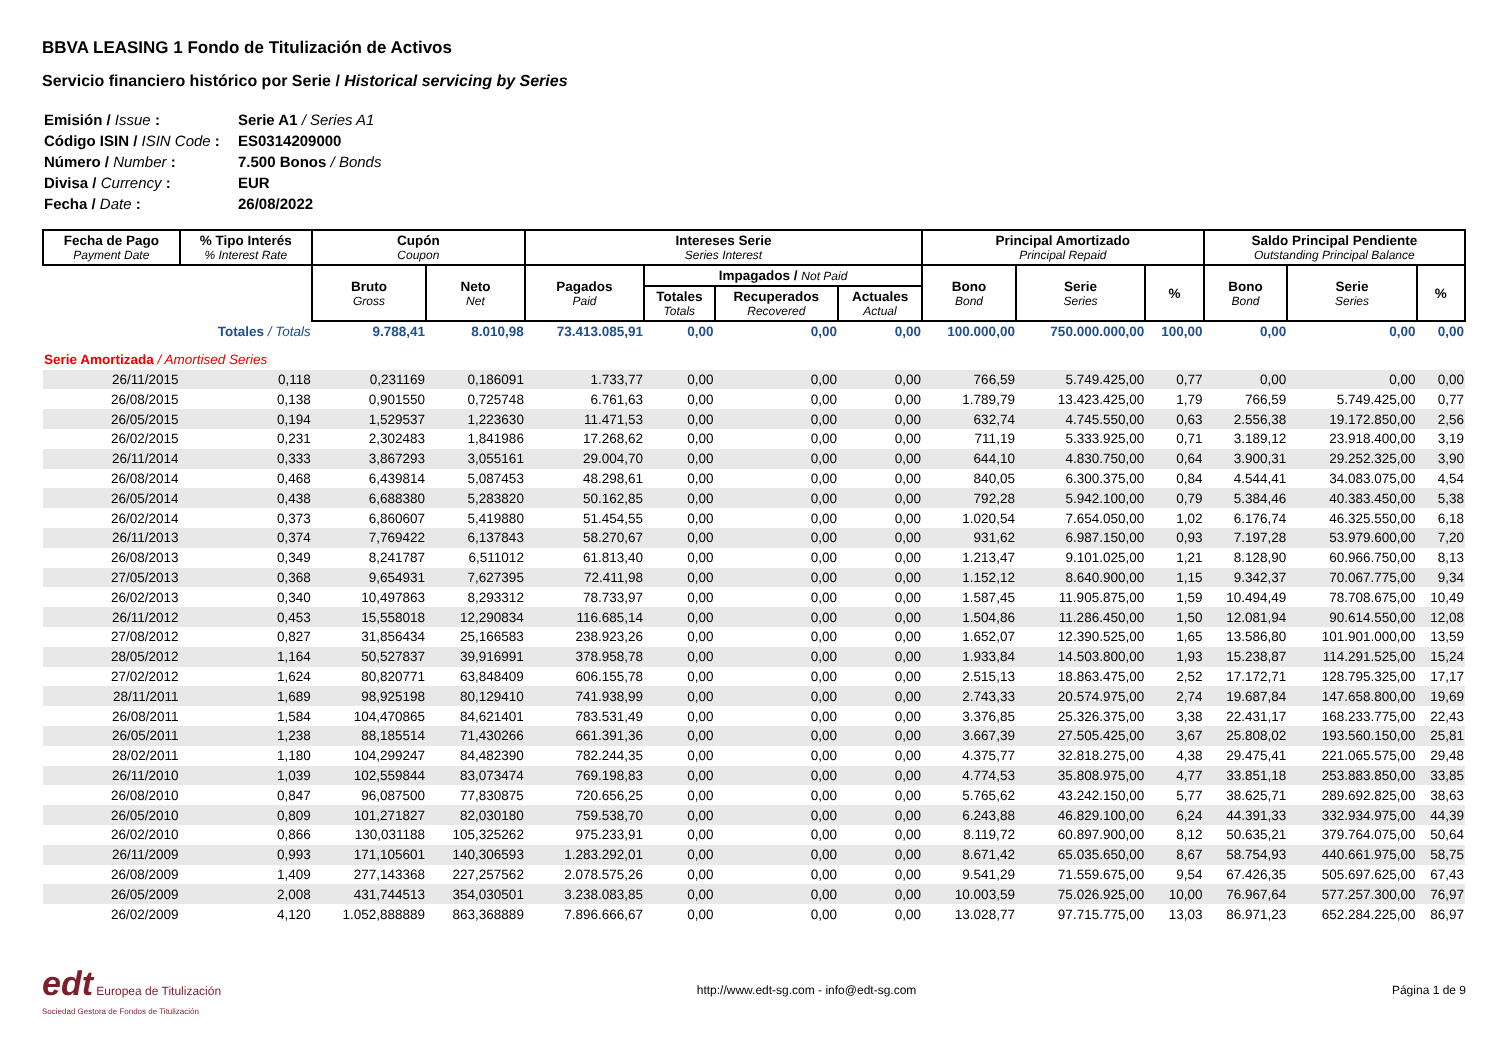BBVA LEASING 1 Fondo de Titulización de Activos
Servicio financiero histórico por Serie / Historical servicing by Series
| Emisión / Issue : | Serie A1 / Series A1 |
| Código ISIN / ISIN Code : | ES0314209000 |
| Número / Number : | 7.500 Bonos / Bonds |
| Divisa / Currency : | EUR |
| Fecha / Date : | 26/08/2022 |
| Fecha de Pago Payment Date | % Tipo Interés % Interest Rate | Cupón Coupon | | Intereses Serie Series Interest | | | | Principal Amortizado Principal Repaid | | | Saldo Principal Pendiente Outstanding Principal Balance | | |
| --- | --- | --- | --- | --- | --- | --- | --- | --- | --- | --- | --- | --- | --- |
| | | Bruto Gross | Neto Net | Pagados Paid | Impagados / Not Paid | | | Bono Bond | Serie Series | % | Bono Bond | Serie Series | % |
| | | | | | Totales Totals | Recuperados Recovered | Actuales Actual | | | | | | |
| | Totales / Totals | 9.788,41 | 8.010,98 | 73.413.085,91 | 0,00 | 0,00 | 0,00 | 100.000,00 | 750.000.000,00 | 100,00 | 0,00 | 0,00 | 0,00 |
| Serie Amortizada / Amortised Series | | | | | | | | | | | | | |
| 26/11/2015 | 0,118 | 0,231169 | 0,186091 | 1.733,77 | 0,00 | 0,00 | 0,00 | 766,59 | 5.749.425,00 | 0,77 | 0,00 | 0,00 | 0,00 |
| 26/08/2015 | 0,138 | 0,901550 | 0,725748 | 6.761,63 | 0,00 | 0,00 | 0,00 | 1.789,79 | 13.423.425,00 | 1,79 | 766,59 | 5.749.425,00 | 0,77 |
| 26/05/2015 | 0,194 | 1,529537 | 1,223630 | 11.471,53 | 0,00 | 0,00 | 0,00 | 632,74 | 4.745.550,00 | 0,63 | 2.556,38 | 19.172.850,00 | 2,56 |
| 26/02/2015 | 0,231 | 2,302483 | 1,841986 | 17.268,62 | 0,00 | 0,00 | 0,00 | 711,19 | 5.333.925,00 | 0,71 | 3.189,12 | 23.918.400,00 | 3,19 |
| 26/11/2014 | 0,333 | 3,867293 | 3,055161 | 29.004,70 | 0,00 | 0,00 | 0,00 | 644,10 | 4.830.750,00 | 0,64 | 3.900,31 | 29.252.325,00 | 3,90 |
| 26/08/2014 | 0,468 | 6,439814 | 5,087453 | 48.298,61 | 0,00 | 0,00 | 0,00 | 840,05 | 6.300.375,00 | 0,84 | 4.544,41 | 34.083.075,00 | 4,54 |
| 26/05/2014 | 0,438 | 6,688380 | 5,283820 | 50.162,85 | 0,00 | 0,00 | 0,00 | 792,28 | 5.942.100,00 | 0,79 | 5.384,46 | 40.383.450,00 | 5,38 |
| 26/02/2014 | 0,373 | 6,860607 | 5,419880 | 51.454,55 | 0,00 | 0,00 | 0,00 | 1.020,54 | 7.654.050,00 | 1,02 | 6.176,74 | 46.325.550,00 | 6,18 |
| 26/11/2013 | 0,374 | 7,769422 | 6,137843 | 58.270,67 | 0,00 | 0,00 | 0,00 | 931,62 | 6.987.150,00 | 0,93 | 7.197,28 | 53.979.600,00 | 7,20 |
| 26/08/2013 | 0,349 | 8,241787 | 6,511012 | 61.813,40 | 0,00 | 0,00 | 0,00 | 1.213,47 | 9.101.025,00 | 1,21 | 8.128,90 | 60.966.750,00 | 8,13 |
| 27/05/2013 | 0,368 | 9,654931 | 7,627395 | 72.411,98 | 0,00 | 0,00 | 0,00 | 1.152,12 | 8.640.900,00 | 1,15 | 9.342,37 | 70.067.775,00 | 9,34 |
| 26/02/2013 | 0,340 | 10,497863 | 8,293312 | 78.733,97 | 0,00 | 0,00 | 0,00 | 1.587,45 | 11.905.875,00 | 1,59 | 10.494,49 | 78.708.675,00 | 10,49 |
| 26/11/2012 | 0,453 | 15,558018 | 12,290834 | 116.685,14 | 0,00 | 0,00 | 0,00 | 1.504,86 | 11.286.450,00 | 1,50 | 12.081,94 | 90.614.550,00 | 12,08 |
| 27/08/2012 | 0,827 | 31,856434 | 25,166583 | 238.923,26 | 0,00 | 0,00 | 0,00 | 1.652,07 | 12.390.525,00 | 1,65 | 13.586,80 | 101.901.000,00 | 13,59 |
| 28/05/2012 | 1,164 | 50,527837 | 39,916991 | 378.958,78 | 0,00 | 0,00 | 0,00 | 1.933,84 | 14.503.800,00 | 1,93 | 15.238,87 | 114.291.525,00 | 15,24 |
| 27/02/2012 | 1,624 | 80,820771 | 63,848409 | 606.155,78 | 0,00 | 0,00 | 0,00 | 2.515,13 | 18.863.475,00 | 2,52 | 17.172,71 | 128.795.325,00 | 17,17 |
| 28/11/2011 | 1,689 | 98,925198 | 80,129410 | 741.938,99 | 0,00 | 0,00 | 0,00 | 2.743,33 | 20.574.975,00 | 2,74 | 19.687,84 | 147.658.800,00 | 19,69 |
| 26/08/2011 | 1,584 | 104,470865 | 84,621401 | 783.531,49 | 0,00 | 0,00 | 0,00 | 3.376,85 | 25.326.375,00 | 3,38 | 22.431,17 | 168.233.775,00 | 22,43 |
| 26/05/2011 | 1,238 | 88,185514 | 71,430266 | 661.391,36 | 0,00 | 0,00 | 0,00 | 3.667,39 | 27.505.425,00 | 3,67 | 25.808,02 | 193.560.150,00 | 25,81 |
| 28/02/2011 | 1,180 | 104,299247 | 84,482390 | 782.244,35 | 0,00 | 0,00 | 0,00 | 4.375,77 | 32.818.275,00 | 4,38 | 29.475,41 | 221.065.575,00 | 29,48 |
| 26/11/2010 | 1,039 | 102,559844 | 83,073474 | 769.198,83 | 0,00 | 0,00 | 0,00 | 4.774,53 | 35.808.975,00 | 4,77 | 33.851,18 | 253.883.850,00 | 33,85 |
| 26/08/2010 | 0,847 | 96,087500 | 77,830875 | 720.656,25 | 0,00 | 0,00 | 0,00 | 5.765,62 | 43.242.150,00 | 5,77 | 38.625,71 | 289.692.825,00 | 38,63 |
| 26/05/2010 | 0,809 | 101,271827 | 82,030180 | 759.538,70 | 0,00 | 0,00 | 0,00 | 6.243,88 | 46.829.100,00 | 6,24 | 44.391,33 | 332.934.975,00 | 44,39 |
| 26/02/2010 | 0,866 | 130,031188 | 105,325262 | 975.233,91 | 0,00 | 0,00 | 0,00 | 8.119,72 | 60.897.900,00 | 8,12 | 50.635,21 | 379.764.075,00 | 50,64 |
| 26/11/2009 | 0,993 | 171,105601 | 140,306593 | 1.283.292,01 | 0,00 | 0,00 | 0,00 | 8.671,42 | 65.035.650,00 | 8,67 | 58.754,93 | 440.661.975,00 | 58,75 |
| 26/08/2009 | 1,409 | 277,143368 | 227,257562 | 2.078.575,26 | 0,00 | 0,00 | 0,00 | 9.541,29 | 71.559.675,00 | 9,54 | 67.426,35 | 505.697.625,00 | 67,43 |
| 26/05/2009 | 2,008 | 431,744513 | 354,030501 | 3.238.083,85 | 0,00 | 0,00 | 0,00 | 10.003,59 | 75.026.925,00 | 10,00 | 76.967,64 | 577.257.300,00 | 76,97 |
| 26/02/2009 | 4,120 | 1.052,888889 | 863,368889 | 7.896.666,67 | 0,00 | 0,00 | 0,00 | 13.028,77 | 97.715.775,00 | 13,03 | 86.971,23 | 652.284.225,00 | 86,97 |
edt Europea de Titulización
Sociedad Gestora de Fondos de Titulización
http://www.edt-sg.com - info@edt-sg.com
Página 1 de 9